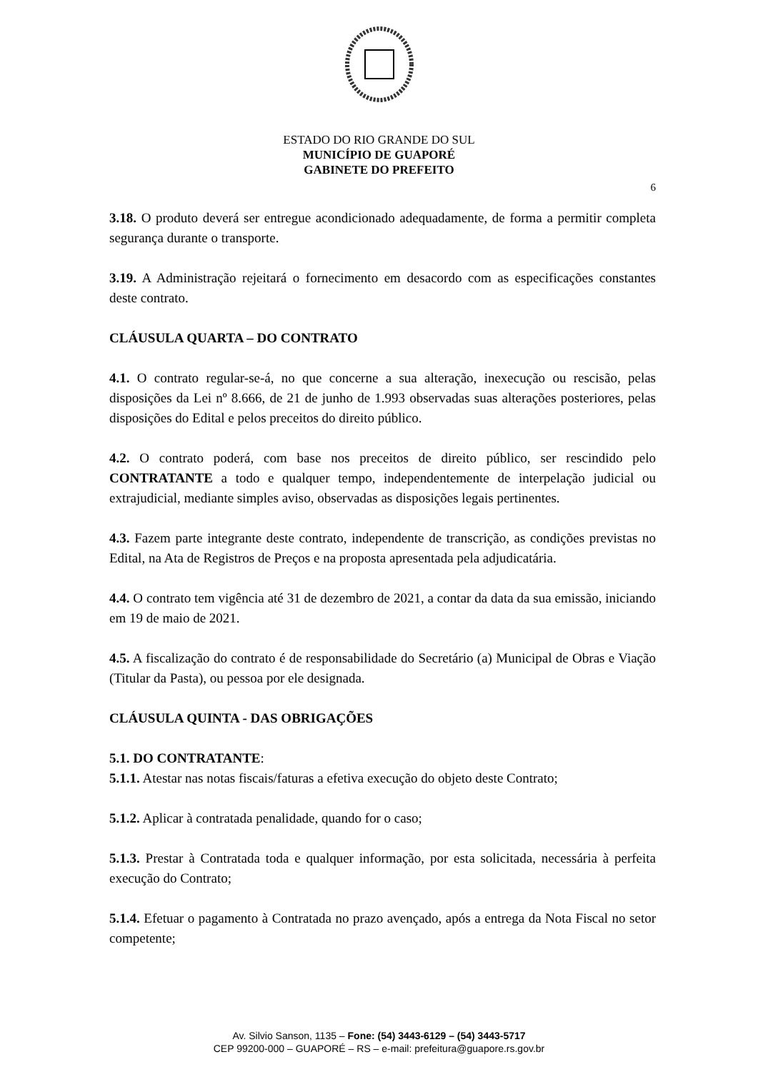ESTADO DO RIO GRANDE DO SUL
MUNICÍPIO DE GUAPORÉ
GABINETE DO PREFEITO
6
3.18. O produto deverá ser entregue acondicionado adequadamente, de forma a permitir completa segurança durante o transporte.
3.19. A Administração rejeitará o fornecimento em desacordo com as especificações constantes deste contrato.
CLÁUSULA QUARTA – DO CONTRATO
4.1. O contrato regular-se-á, no que concerne a sua alteração, inexecução ou rescisão, pelas disposições da Lei nº 8.666, de 21 de junho de 1.993 observadas suas alterações posteriores, pelas disposições do Edital e pelos preceitos do direito público.
4.2. O contrato poderá, com base nos preceitos de direito público, ser rescindido pelo CONTRATANTE a todo e qualquer tempo, independentemente de interpelação judicial ou extrajudicial, mediante simples aviso, observadas as disposições legais pertinentes.
4.3. Fazem parte integrante deste contrato, independente de transcrição, as condições previstas no Edital, na Ata de Registros de Preços e na proposta apresentada pela adjudicatária.
4.4. O contrato tem vigência até 31 de dezembro de 2021, a contar da data da sua emissão, iniciando em 19 de maio de 2021.
4.5. A fiscalização do contrato é de responsabilidade do Secretário (a) Municipal de Obras e Viação (Titular da Pasta), ou pessoa por ele designada.
CLÁUSULA QUINTA - DAS OBRIGAÇÕES
5.1. DO CONTRATANTE:
5.1.1. Atestar nas notas fiscais/faturas a efetiva execução do objeto deste Contrato;
5.1.2. Aplicar à contratada penalidade, quando for o caso;
5.1.3. Prestar à Contratada toda e qualquer informação, por esta solicitada, necessária à perfeita execução do Contrato;
5.1.4. Efetuar o pagamento à Contratada no prazo avençado, após a entrega da Nota Fiscal no setor competente;
Av. Silvio Sanson, 1135 – Fone: (54) 3443-6129 – (54) 3443-5717
CEP 99200-000 – GUAPORÉ – RS – e-mail: prefeitura@guapore.rs.gov.br